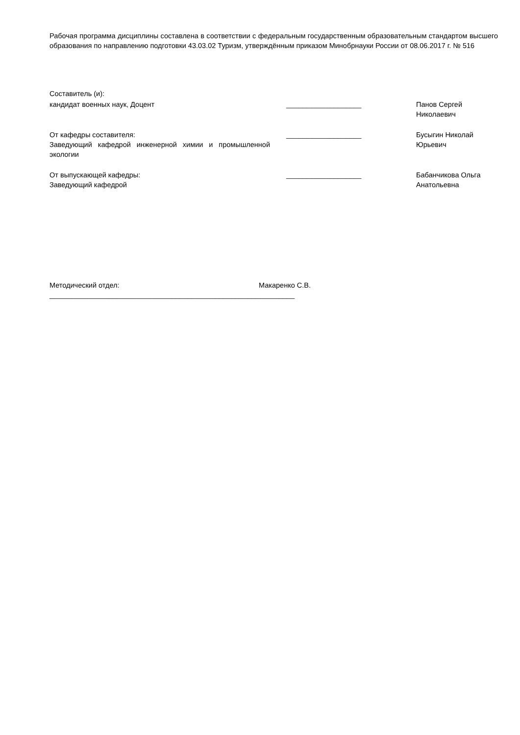Рабочая программа дисциплины составлена в соответствии с федеральным государственным образовательным стандартом высшего образования по направлению подготовки 43.03.02 Туризм, утверждённым приказом Минобрнауки России от 08.06.2017 г. № 516
Составитель (и):
| кандидат военных наук, Доцент | ___________________ | Панов Сергей Николаевич |
| От кафедры составителя: Заведующий кафедрой инженерной химии и промышленной экологии | ___________________ | Бусыгин Николай Юрьевич |
| От выпускающей кафедры: Заведующий кафедрой | ___________________ | Бабанчикова Ольга Анатольевна |
Методический отдел: Макаренко С.В.
______________________________________________________________